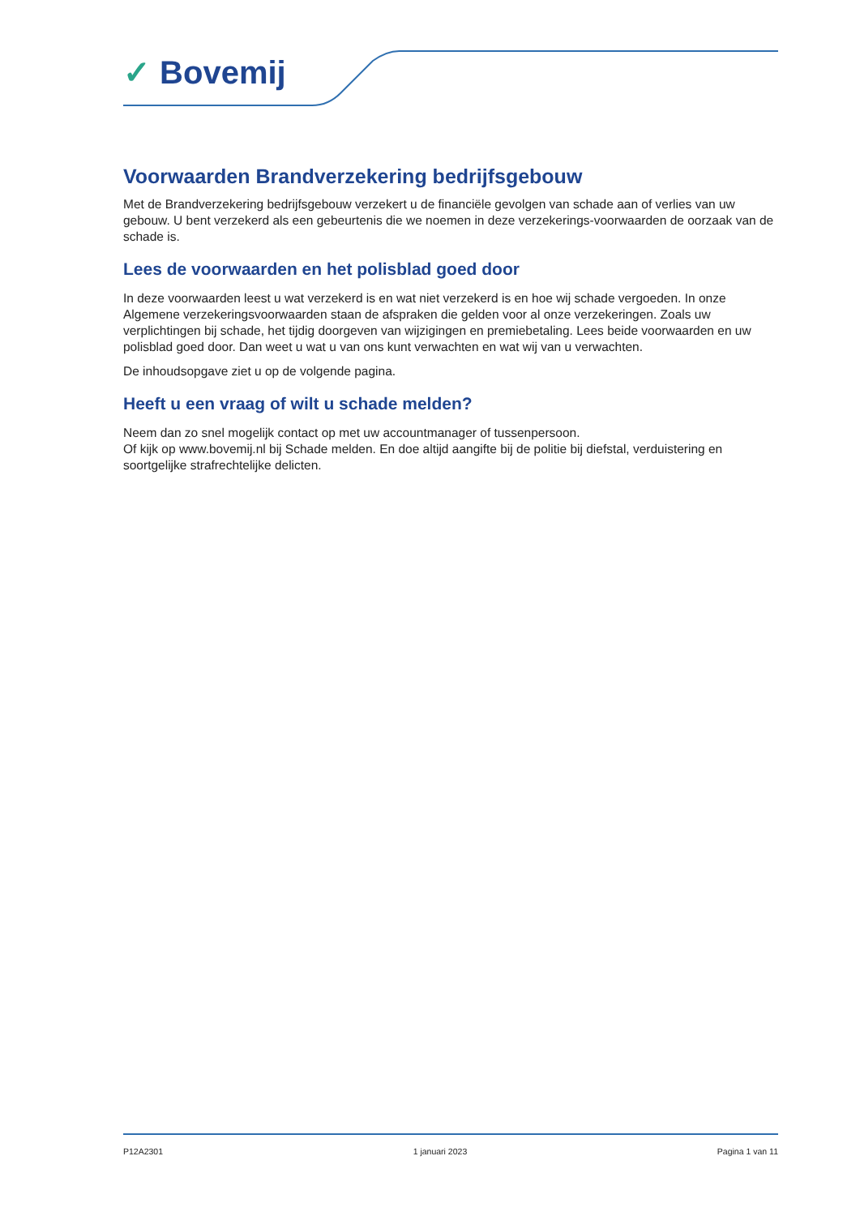✓ Bovemij
Voorwaarden Brandverzekering bedrijfsgebouw
Met de Brandverzekering bedrijfsgebouw verzekert u de financiële gevolgen van schade aan of verlies van uw gebouw. U bent verzekerd als een gebeurtenis die we noemen in deze verzekerings-voorwaarden de oorzaak van de schade is.
Lees de voorwaarden en het polisblad goed door
In deze voorwaarden leest u wat verzekerd is en wat niet verzekerd is en hoe wij schade vergoeden. In onze Algemene verzekeringsvoorwaarden staan de afspraken die gelden voor al onze verzekeringen. Zoals uw verplichtingen bij schade, het tijdig doorgeven van wijzigingen en premiebetaling. Lees beide voorwaarden en uw polisblad goed door. Dan weet u wat u van ons kunt verwachten en wat wij van u verwachten.
De inhoudsopgave ziet u op de volgende pagina.
Heeft u een vraag of wilt u schade melden?
Neem dan zo snel mogelijk contact op met uw accountmanager of tussenpersoon.
Of kijk op www.bovemij.nl bij Schade melden. En doe altijd aangifte bij de politie bij diefstal, verduistering en soortgelijke strafrechtelijke delicten.
P12A2301 1 januari 2023 Pagina 1 van 11